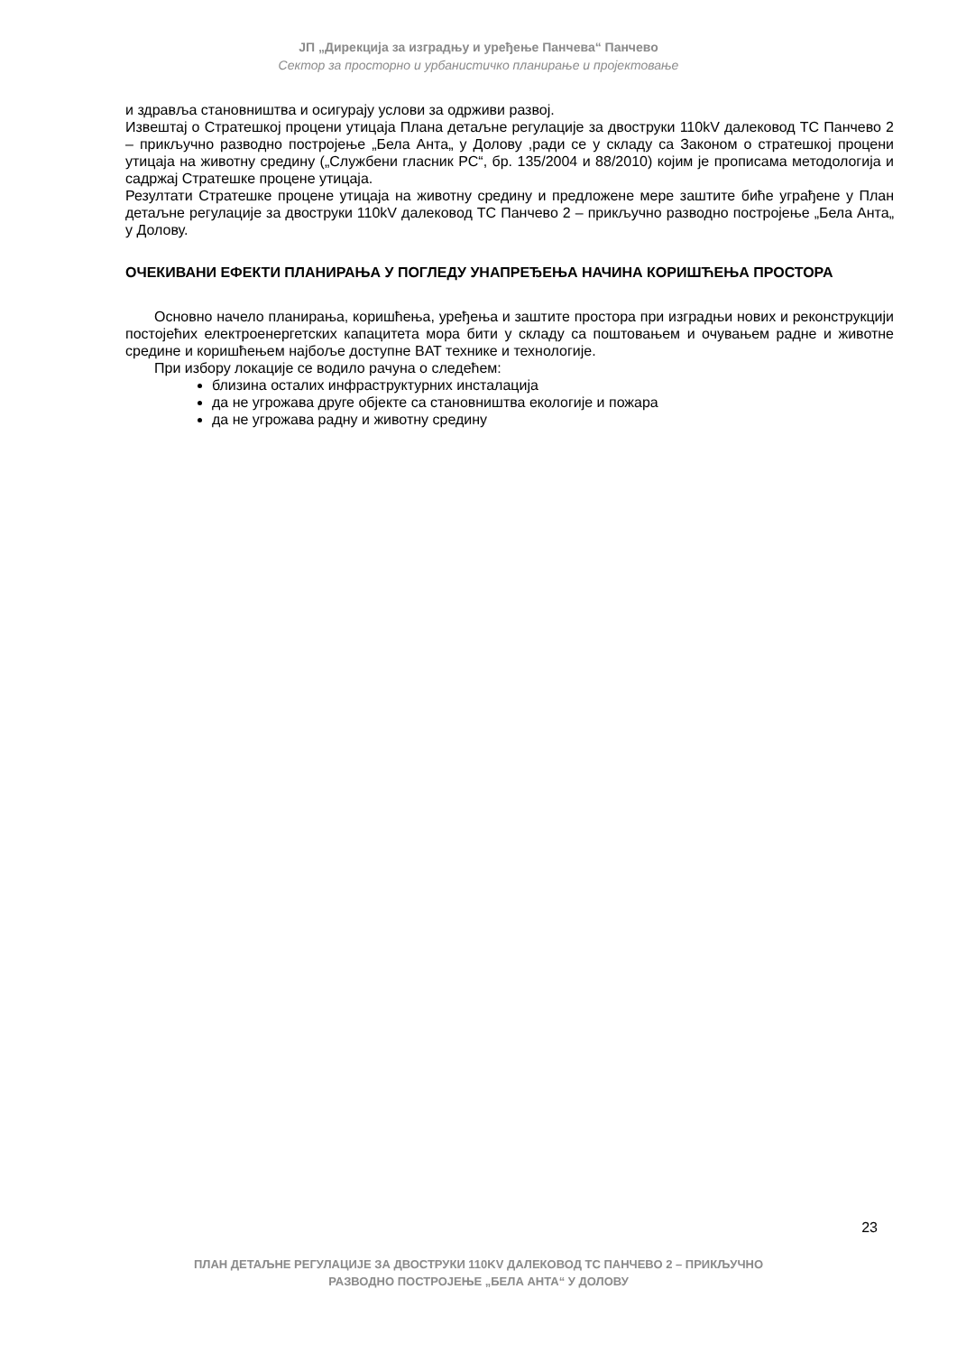ЈП „Дирекција за изградњу и уређење Панчева“ Панчево
Сектор за просторно и урбанистичко планирање и пројектовање
и здравља становништва и осигурају услови за одрживи развој.
Извештај о Стратешкој процени утицаја Плана детаљне регулације за двоструки 110kV далековод ТС Панчево 2 – прикључно разводно постројење „Бела Анта„ у Долову ,ради се у складу са Законом о стратешкој процени утицаја на животну средину („Службени гласник РС“, бр. 135/2004 и 88/2010) којим је прописама методологија и садржај Стратешке процене утицаја.
Резултати Стратешке процене утицаја на животну средину и предложене мере заштите биће уграђене у План детаљне регулације за двоструки 110kV далековод ТС Панчево 2 – прикључно разводно постројење „Бела Анта„ у Долову.
ОЧЕКИВАНИ ЕФЕКТИ ПЛАНИРАЊА У ПОГЛЕДУ УНАПРЕЂЕЊА НАЧИНА КОРИШЋЕЊА ПРОСТОРА
Основно начело планирања, коришћења, уређења и заштите простора при изградњи нових и реконструкцији постојећих електроенергетских капацитета мора бити у складу са поштовањем и очувањем радне и животне средине и коришћењем најбоље доступне BAT технике и технологије.
При избору локације се водило рачуна о следећем:
близина осталих инфраструктурних инсталација
да не угрожава друге објекте са становништва екологије и пожара
да не угрожава радну и животну средину
23
ПЛАН ДЕТАЉНЕ РЕГУЛАЦИЈЕ ЗА ДВОСТРУКИ 110KV ДАЛЕКОВОД ТС ПАНЧЕВО 2 – ПРИКЉУЧНО
РАЗВОДНО ПОСТРОЈЕЊЕ „БЕЛА АНТА“ У ДОЛОВУ